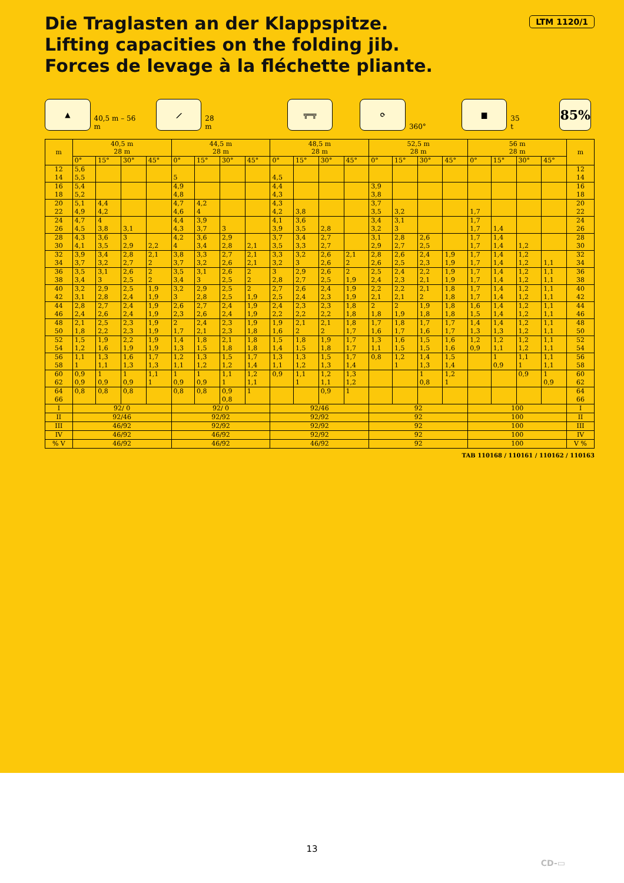LTM 1120/1
Die Traglasten an der Klappspitze.
Lifting capacities on the folding jib.
Forces de levage à la fléchette pliante.
▲
40,5 m – 56 m
⟋
28 m
╦═╦
⟳
360°
▆
35 t
85%
| m | 40,5 m 28 m | | | | 44,5 m 28 m | | | | 48,5 m 28 m | | | | 52,5 m 28 m | | | | 56 m 28 m | | | | m |
| --- | --- | --- | --- | --- | --- | --- | --- | --- | --- | --- | --- | --- | --- | --- | --- | --- | --- | --- | --- | --- | --- |
| | 0° | 15° | 30° | 45° | 0° | 15° | 30° | 45° | 0° | 15° | 30° | 45° | 0° | 15° | 30° | 45° | 0° | 15° | 30° | 45° | |
| 12 | 5,6 | | | | | | | | | | | | | | | | | | | | 12 |
| 14 | 5,5 | | | | 5 | | | | 4,5 | | | | | | | | | | | | 14 |
| 16 | 5,4 | | | | 4,9 | | | | 4,4 | | | | 3,9 | | | | | | | | 16 |
| 18 | 5,2 | | | | 4,8 | | | | 4,3 | | | | 3,8 | | | | | | | | 18 |
| 20 | 5,1 | 4,4 | | | 4,7 | 4,2 | | | 4,3 | | | | 3,7 | | | | | | | | 20 |
| 22 | 4,9 | 4,2 | | | 4,6 | 4 | | | 4,2 | 3,8 | | | 3,5 | 3,2 | | | 1,7 | | | | 22 |
| 24 | 4,7 | 4 | | | 4,4 | 3,9 | | | 4,1 | 3,6 | | | 3,4 | 3,1 | | | 1,7 | | | | 24 |
| 26 | 4,5 | 3,8 | 3,1 | | 4,3 | 3,7 | 3 | | 3,9 | 3,5 | 2,8 | | 3,2 | 3 | | | 1,7 | 1,4 | | | 26 |
| 28 | 4,3 | 3,6 | 3 | | 4,2 | 3,6 | 2,9 | | 3,7 | 3,4 | 2,7 | | 3,1 | 2,8 | 2,6 | | 1,7 | 1,4 | | | 28 |
| 30 | 4,1 | 3,5 | 2,9 | 2,2 | 4 | 3,4 | 2,8 | 2,1 | 3,5 | 3,3 | 2,7 | | 2,9 | 2,7 | 2,5 | | 1,7 | 1,4 | 1,2 | | 30 |
| 32 | 3,9 | 3,4 | 2,8 | 2,1 | 3,8 | 3,3 | 2,7 | 2,1 | 3,3 | 3,2 | 2,6 | 2,1 | 2,8 | 2,6 | 2,4 | 1,9 | 1,7 | 1,4 | 1,2 | | 32 |
| 34 | 3,7 | 3,2 | 2,7 | 2 | 3,7 | 3,2 | 2,6 | 2,1 | 3,2 | 3 | 2,6 | 2 | 2,6 | 2,5 | 2,3 | 1,9 | 1,7 | 1,4 | 1,2 | 1,1 | 34 |
| 36 | 3,5 | 3,1 | 2,6 | 2 | 3,5 | 3,1 | 2,6 | 2 | 3 | 2,9 | 2,6 | 2 | 2,5 | 2,4 | 2,2 | 1,9 | 1,7 | 1,4 | 1,2 | 1,1 | 36 |
| 38 | 3,4 | 3 | 2,5 | 2 | 3,4 | 3 | 2,5 | 2 | 2,8 | 2,7 | 2,5 | 1,9 | 2,4 | 2,3 | 2,1 | 1,9 | 1,7 | 1,4 | 1,2 | 1,1 | 38 |
| 40 | 3,2 | 2,9 | 2,5 | 1,9 | 3,2 | 2,9 | 2,5 | 2 | 2,7 | 2,6 | 2,4 | 1,9 | 2,2 | 2,2 | 2,1 | 1,8 | 1,7 | 1,4 | 1,2 | 1,1 | 40 |
| 42 | 3,1 | 2,8 | 2,4 | 1,9 | 3 | 2,8 | 2,5 | 1,9 | 2,5 | 2,4 | 2,3 | 1,9 | 2,1 | 2,1 | 2 | 1,8 | 1,7 | 1,4 | 1,2 | 1,1 | 42 |
| 44 | 2,8 | 2,7 | 2,4 | 1,9 | 2,6 | 2,7 | 2,4 | 1,9 | 2,4 | 2,3 | 2,3 | 1,8 | 2 | 2 | 1,9 | 1,8 | 1,6 | 1,4 | 1,2 | 1,1 | 44 |
| 46 | 2,4 | 2,6 | 2,4 | 1,9 | 2,3 | 2,6 | 2,4 | 1,9 | 2,2 | 2,2 | 2,2 | 1,8 | 1,8 | 1,9 | 1,8 | 1,8 | 1,5 | 1,4 | 1,2 | 1,1 | 46 |
| 48 | 2,1 | 2,5 | 2,3 | 1,9 | 2 | 2,4 | 2,3 | 1,9 | 1,9 | 2,1 | 2,1 | 1,8 | 1,7 | 1,8 | 1,7 | 1,7 | 1,4 | 1,4 | 1,2 | 1,1 | 48 |
| 50 | 1,8 | 2,2 | 2,3 | 1,9 | 1,7 | 2,1 | 2,3 | 1,8 | 1,6 | 2 | 2 | 1,7 | 1,6 | 1,7 | 1,6 | 1,7 | 1,3 | 1,3 | 1,2 | 1,1 | 50 |
| 52 | 1,5 | 1,9 | 2,2 | 1,9 | 1,4 | 1,8 | 2,1 | 1,8 | 1,5 | 1,8 | 1,9 | 1,7 | 1,3 | 1,6 | 1,5 | 1,6 | 1,2 | 1,2 | 1,2 | 1,1 | 52 |
| 54 | 1,2 | 1,6 | 1,9 | 1,9 | 1,3 | 1,5 | 1,8 | 1,8 | 1,4 | 1,5 | 1,8 | 1,7 | 1,1 | 1,5 | 1,5 | 1,6 | 0,9 | 1,1 | 1,2 | 1,1 | 54 |
| 56 | 1,1 | 1,3 | 1,6 | 1,7 | 1,2 | 1,3 | 1,5 | 1,7 | 1,3 | 1,3 | 1,5 | 1,7 | 0,8 | 1,2 | 1,4 | 1,5 | | 1 | 1,1 | 1,1 | 56 |
| 58 | 1 | 1,1 | 1,3 | 1,3 | 1,1 | 1,2 | 1,2 | 1,4 | 1,1 | 1,2 | 1,3 | 1,4 | | 1 | 1,3 | 1,4 | | 0,9 | 1 | 1,1 | 58 |
| 60 | 0,9 | 1 | 1 | 1,1 | 1 | 1 | 1,1 | 1,2 | 0,9 | 1,1 | 1,2 | 1,3 | | | 1 | 1,2 | | | 0,9 | 1 | 60 |
| 62 | 0,9 | 0,9 | 0,9 | 1 | 0,9 | 0,9 | 1 | 1,1 | | 1 | 1,1 | 1,2 | | | 0,8 | 1 | | | | 0,9 | 62 |
| 64 | 0,8 | 0,8 | 0,8 | | 0,8 | 0,8 | 0,9 | 1 | | | 0,9 | 1 | | | | | | | | | 64 |
| 66 | | | | | | | 0,8 | | | | | | | | | | | | | | 66 |
| I | 92/ 0 | | | | 92/ 0 | | | | 92/46 | | | | 92 | | | | 100 | | | | I |
| II | 92/46 | | | | 92/92 | | | | 92/92 | | | | 92 | | | | 100 | | | | II |
| III | 46/92 | | | | 92/92 | | | | 92/92 | | | | 92 | | | | 100 | | | | III |
| IV | 46/92 | | | | 46/92 | | | | 92/92 | | | | 92 | | | | 100 | | | | IV |
| % V | 46/92 | | | | 46/92 | | | | 46/92 | | | | 92 | | | | 100 | | | | V % |
TAB 110168 / 110161 / 110162 / 110163
13
CD-▭